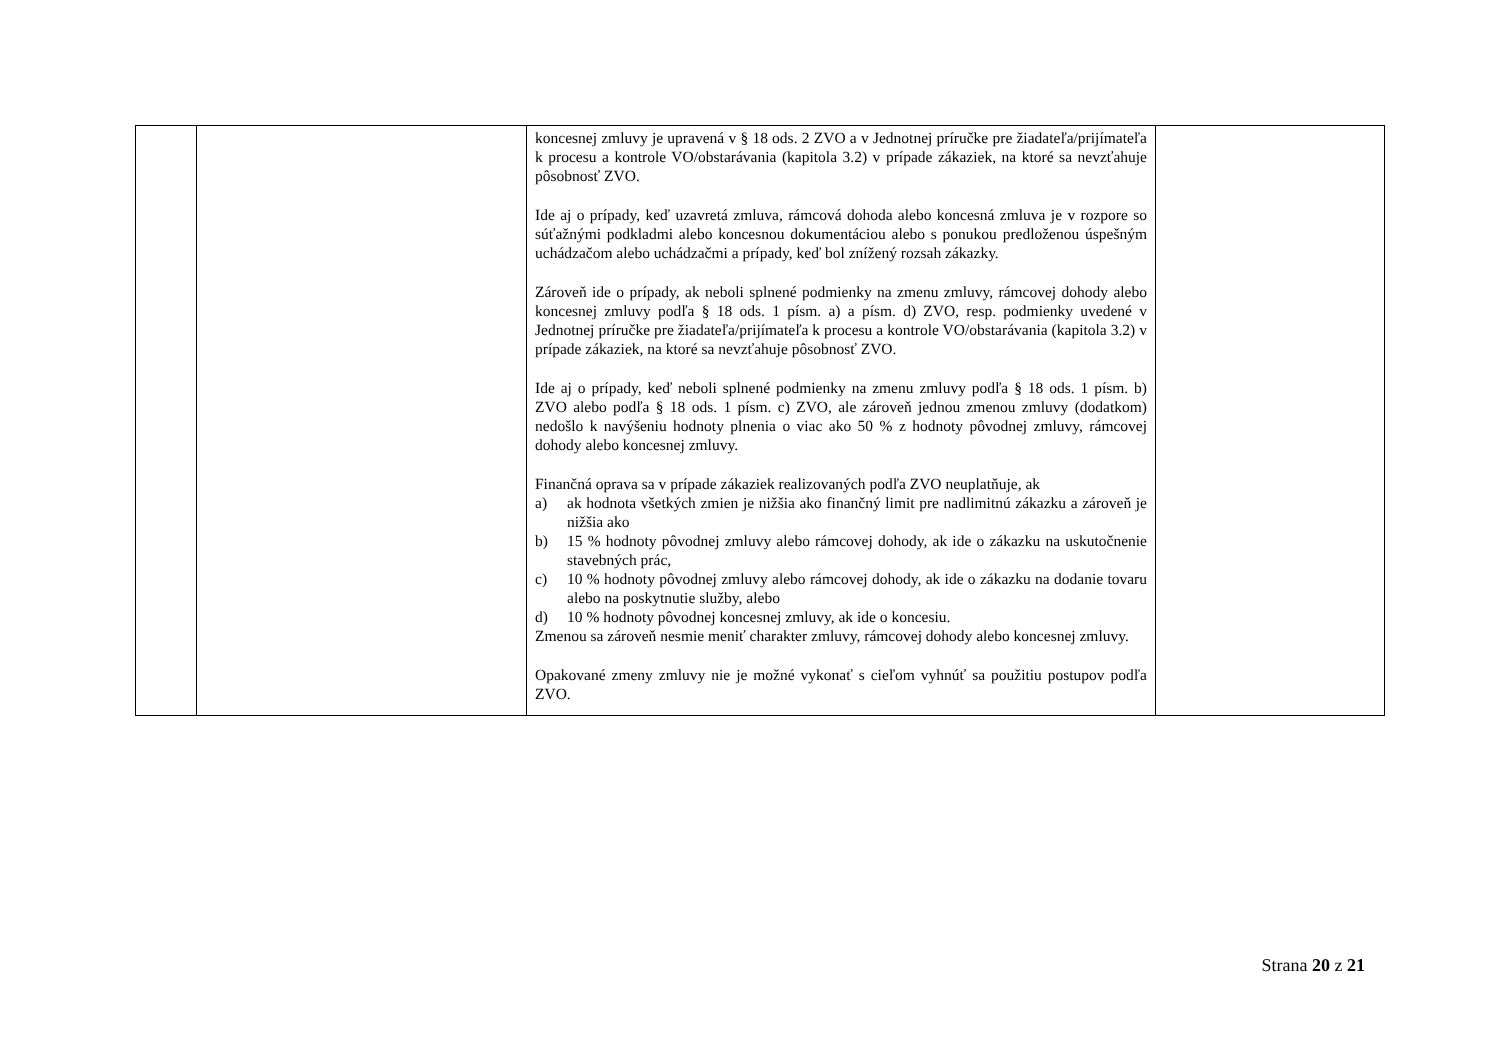| | | koncesnej zmluvy je upravená v § 18 ods. 2 ZVO a v Jednotnej príručke pre žiadateľa/prijímateľa k procesu a kontrole VO/obstarávania (kapitola 3.2) v prípade zákaziek, na ktoré sa nevzťahuje pôsobnosť ZVO. Ide aj o prípady, keď uzavretá zmluva, rámcová dohoda alebo koncesná zmluva je v rozpore so súťažnými podkladmi alebo koncesnou dokumentáciou alebo s ponukou predloženou úspešným uchádzačom alebo uchádzačmi a prípady, keď bol znížený rozsah zákazky. Zároveň ide o prípady, ak neboli splnené podmienky na zmenu zmluvy, rámcovej dohody alebo koncesnej zmluvy podľa § 18 ods. 1 písm. a) a písm. d) ZVO, resp. podmienky uvedené v Jednotnej príručke pre žiadateľa/prijímateľa k procesu a kontrole VO/obstarávania (kapitola 3.2) v prípade zákaziek, na ktoré sa nevzťahuje pôsobnosť ZVO. Ide aj o prípady, keď neboli splnené podmienky na zmenu zmluvy podľa § 18 ods. 1 písm. b) ZVO alebo podľa § 18 ods. 1 písm. c) ZVO, ale zároveň jednou zmenou zmluvy (dodatkom) nedošlo k navýšeniu hodnoty plnenia o viac ako 50 % z hodnoty pôvodnej zmluvy, rámcovej dohody alebo koncesnej zmluvy. Finančná oprava sa v prípade zákaziek realizovaných podľa ZVO neuplatňuje, ak a) ak hodnota všetkých zmien je nižšia ako finančný limit pre nadlimitnú zákazku a zároveň je nižšia ako b) 15 % hodnoty pôvodnej zmluvy alebo rámcovej dohody, ak ide o zákazku na uskutočnenie stavebných prác, c) 10 % hodnoty pôvodnej zmluvy alebo rámcovej dohody, ak ide o zákazku na dodanie tovaru alebo na poskytnutie služby, alebo d) 10 % hodnoty pôvodnej koncesnej zmluvy, ak ide o koncesiu. Zmenou sa zároveň nesmie meniť charakter zmluvy, rámcovej dohody alebo koncesnej zmluvy. Opakované zmeny zmluvy nie je možné vykonať s cieľom vyhnúť sa použitiu postupov podľa ZVO. | |
Strana 20 z 21